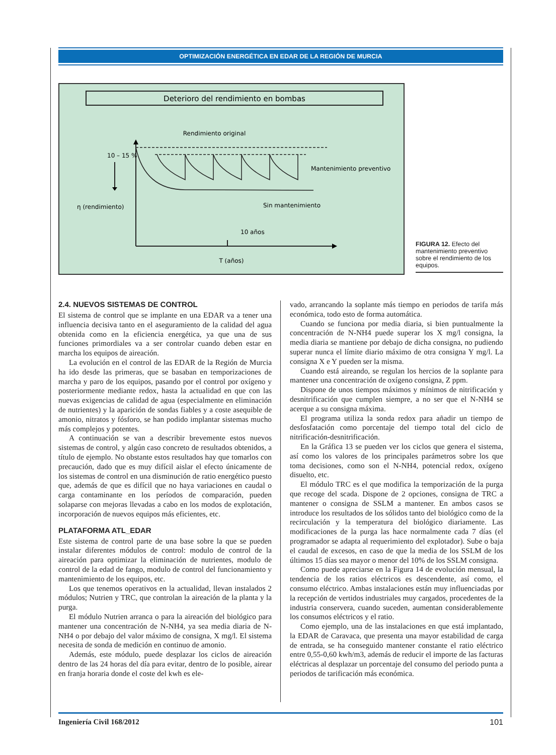OPTIMIZACIÓN ENERGÉTICA EN EDAR DE LA REGIÓN DE MURCIA
Deterioro del rendimiento en bombas
Rendimiento original
10 – 15 %
η (rendimiento)
Mantenimiento preventivo
Sin mantenimiento
10 años
T (años)
FIGURA 12. Efecto del mantenimiento preventivo sobre el rendimiento de los equipos.
2.4. NUEVOS SISTEMAS DE CONTROL
El sistema de control que se implante en una EDAR va a tener una influencia decisiva tanto en el aseguramiento de la calidad del agua obtenida como en la eficiencia energética, ya que una de sus funciones primordiales va a ser controlar cuando deben estar en marcha los equipos de aireación.
La evolución en el control de las EDAR de la Región de Murcia ha ido desde las primeras, que se basaban en temporizaciones de marcha y paro de los equipos, pasando por el control por oxígeno y posteriormente mediante redox, hasta la actualidad en que con las nuevas exigencias de calidad de agua (especialmente en eliminación de nutrientes) y la aparición de sondas fiables y a coste asequible de amonio, nitratos y fósforo, se han podido implantar sistemas mucho más complejos y potentes.
A continuación se van a describir brevemente estos nuevos sistemas de control, y algún caso concreto de resultados obtenidos, a título de ejemplo. No obstante estos resultados hay que tomarlos con precaución, dado que es muy difícil aislar el efecto únicamente de los sistemas de control en una disminución de ratio energético puesto que, además de que es difícil que no haya variaciones en caudal o carga contaminante en los períodos de comparación, pueden solaparse con mejoras llevadas a cabo en los modos de explotación, incorporación de nuevos equipos más eficientes, etc.
PLATAFORMA ATL_EDAR
Este sistema de control parte de una base sobre la que se pueden instalar diferentes módulos de control: modulo de control de la aireación para optimizar la eliminación de nutrientes, modulo de control de la edad de fango, modulo de control del funcionamiento y mantenimiento de los equipos, etc.
Los que tenemos operativos en la actualidad, llevan instalados 2 módulos; Nutrien y TRC, que controlan la aireación de la planta y la purga.
El módulo Nutrien arranca o para la aireación del biológico para mantener una concentración de N-NH4, ya sea media diaria de N-NH4 o por debajo del valor máximo de consigna, X mg/l. El sistema necesita de sonda de medición en continuo de amonio.
Además, este módulo, puede desplazar los ciclos de aireación dentro de las 24 horas del día para evitar, dentro de lo posible, airear en franja horaria donde el coste del kwh es ele-
vado, arrancando la soplante más tiempo en periodos de tarifa más económica, todo esto de forma automática.
Cuando se funciona por media diaria, si bien puntualmente la concentración de N-NH4 puede superar los X mg/l consigna, la media diaria se mantiene por debajo de dicha consigna, no pudiendo superar nunca el límite diario máximo de otra consigna Y mg/l. La consigna X e Y pueden ser la misma.
Cuando está aireando, se regulan los hercios de la soplante para mantener una concentración de oxígeno consigna, Z ppm.
Dispone de unos tiempos máximos y mínimos de nitrificación y desnitrificación que cumplen siempre, a no ser que el N-NH4 se acerque a su consigna máxima.
El programa utiliza la sonda redox para añadir un tiempo de desfosfatación como porcentaje del tiempo total del ciclo de nitrificación-desnitrificación.
En la Gráfica 13 se pueden ver los ciclos que genera el sistema, así como los valores de los principales parámetros sobre los que toma decisiones, como son el N-NH4, potencial redox, oxígeno disuelto, etc.
El módulo TRC es el que modifica la temporización de la purga que recoge del scada. Dispone de 2 opciones, consigna de TRC a mantener o consigna de SSLM a mantener. En ambos casos se introduce los resultados de los sólidos tanto del biológico como de la recirculación y la temperatura del biológico diariamente. Las modificaciones de la purga las hace normalmente cada 7 días (el programador se adapta al requerimiento del explotador). Sube o baja el caudal de excesos, en caso de que la media de los SSLM de los últimos 15 días sea mayor o menor del 10% de los SSLM consigna.
Como puede apreciarse en la Figura 14 de evolución mensual, la tendencia de los ratios eléctricos es descendente, así como, el consumo eléctrico. Ambas instalaciones están muy influenciadas por la recepción de vertidos industriales muy cargados, procedentes de la industria conservera, cuando suceden, aumentan considerablemente los consumos eléctricos y el ratio.
Como ejemplo, una de las instalaciones en que está implantado, la EDAR de Caravaca, que presenta una mayor estabilidad de carga de entrada, se ha conseguido mantener constante el ratio eléctrico entre 0,55-0,60 kwh/m3, además de reducir el importe de las facturas eléctricas al desplazar un porcentaje del consumo del periodo punta a periodos de tarificación más económica.
Ingeniería Civil 168/2012 101